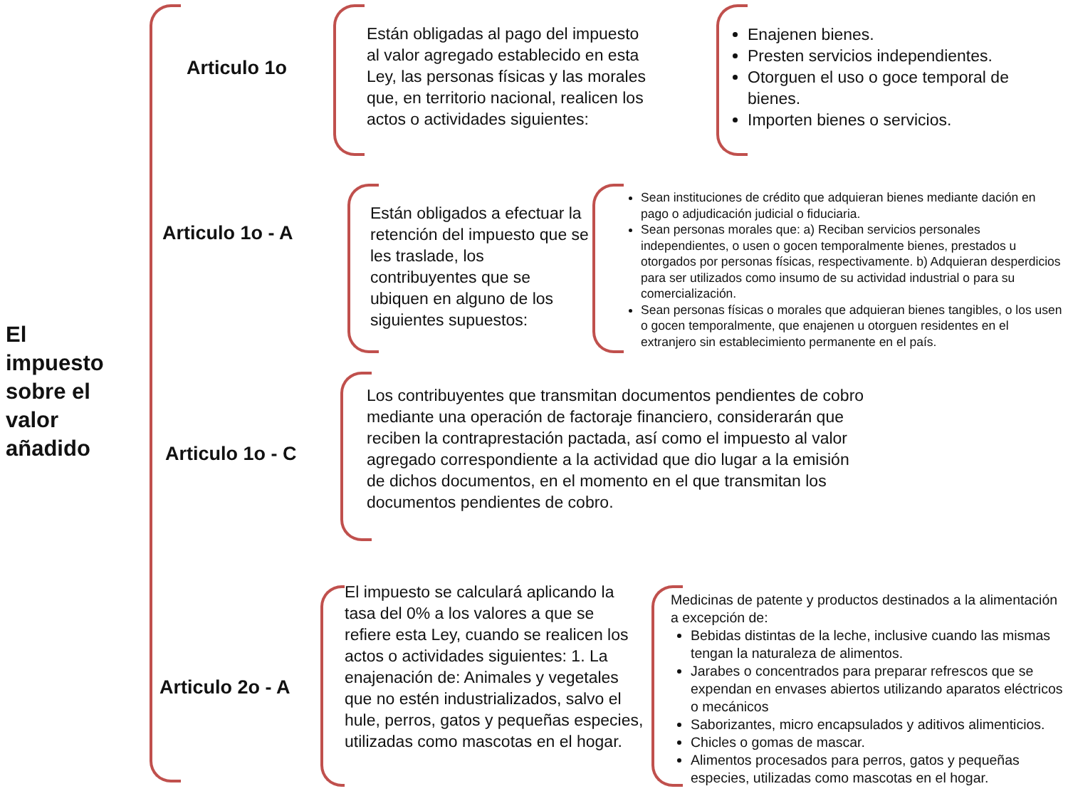El
impuesto
sobre el
valor
añadido
Articulo 1o
Están obligadas al pago del impuesto al valor agregado establecido en esta Ley, las personas físicas y las morales que, en territorio nacional, realicen los actos o actividades siguientes:
Enajenen bienes.
Presten servicios independientes.
Otorguen el uso o goce temporal de bienes.
Importen bienes o servicios.
Articulo 1o - A
Están obligados a efectuar la retención del impuesto que se les traslade, los contribuyentes que se ubiquen en alguno de los siguientes supuestos:
Sean instituciones de crédito que adquieran bienes mediante dación en pago o adjudicación judicial o fiduciaria.
Sean personas morales que: a) Reciban servicios personales independientes, o usen o gocen temporalmente bienes, prestados u otorgados por personas físicas, respectivamente. b) Adquieran desperdicios para ser utilizados como insumo de su actividad industrial o para su comercialización.
Sean personas físicas o morales que adquieran bienes tangibles, o los usen o gocen temporalmente, que enajenen u otorguen residentes en el extranjero sin establecimiento permanente en el país.
Articulo 1o - C
Los contribuyentes que transmitan documentos pendientes de cobro mediante una operación de factoraje financiero, considerarán que reciben la contraprestación pactada, así como el impuesto al valor agregado correspondiente a la actividad que dio lugar a la emisión de dichos documentos, en el momento en el que transmitan los documentos pendientes de cobro.
Articulo 2o - A
El impuesto se calculará aplicando la tasa del 0% a los valores a que se refiere esta Ley, cuando se realicen los actos o actividades siguientes: 1. La enajenación de: Animales y vegetales que no estén industrializados, salvo el hule, perros, gatos y pequeñas especies, utilizadas como mascotas en el hogar.
Medicinas de patente y productos destinados a la alimentación a excepción de:
Bebidas distintas de la leche, inclusive cuando las mismas tengan la naturaleza de alimentos.
Jarabes o concentrados para preparar refrescos que se expendan en envases abiertos utilizando aparatos eléctricos o mecánicos
Saborizantes, micro encapsulados y aditivos alimenticios.
Chicles o gomas de mascar.
Alimentos procesados para perros, gatos y pequeñas especies, utilizadas como mascotas en el hogar.